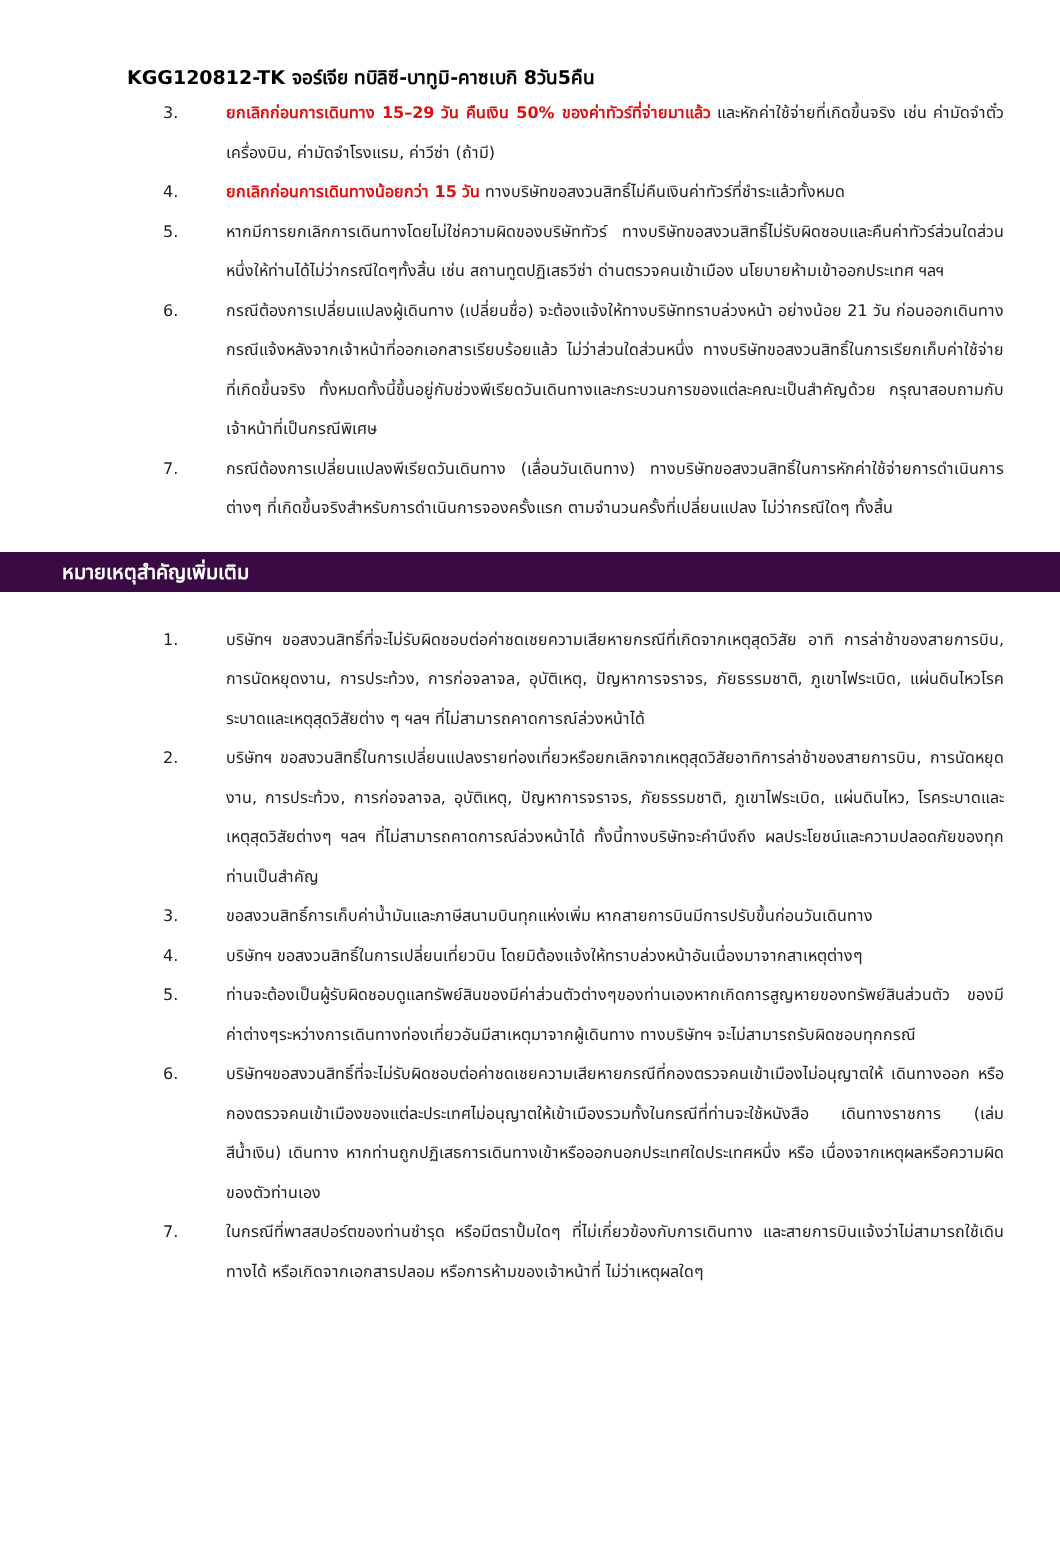KGG120812-TK จอร์เจีย ทบิลิซี-บาทูมิ-คาซเบกิ 8วัน5คืน
3. ยกเลิกก่อนการเดินทาง 15–29 วัน คืนเงิน 50% ของค่าทัวร์ที่จ่ายมาแล้ว และหักค่าใช้จ่ายที่เกิดขึ้นจริง เช่น ค่ามัดจำตั๋วเครื่องบิน, ค่ามัดจำโรงแรม, ค่าวีซ่า (ถ้ามี)
4. ยกเลิกก่อนการเดินทางน้อยกว่า 15 วัน ทางบริษัทขอสงวนสิทธิ์ไม่คืนเงินค่าทัวร์ที่ชำระแล้วทั้งหมด
5. หากมีการยกเลิกการเดินทางโดยไม่ใช่ความผิดของบริษัททัวร์ ทางบริษัทขอสงวนสิทธิ์ไม่รับผิดชอบและคืนค่าทัวร์ส่วนใดส่วนหนึ่งให้ท่านได้ไม่ว่ากรณีใดๆทั้งสิ้น เช่น สถานทูตปฏิเสธวีซ่า ด่านตรวจคนเข้าเมือง นโยบายห้ามเข้าออกประเทศ ฯลฯ
6. กรณีต้องการเปลี่ยนแปลงผู้เดินทาง (เปลี่ยนชื่อ) จะต้องแจ้งให้ทางบริษัททราบล่วงหน้า อย่างน้อย 21 วัน ก่อนออกเดินทาง กรณีแจ้งหลังจากเจ้าหน้าที่ออกเอกสารเรียบร้อยแล้ว ไม่ว่าส่วนใดส่วนหนึ่ง ทางบริษัทขอสงวนสิทธิ์ในการเรียกเก็บค่าใช้จ่ายที่เกิดขึ้นจริง ทั้งหมดทั้งนี้ขึ้นอยู่กับช่วงพีเรียดวันเดินทางและกระบวนการของแต่ละคณะเป็นสำคัญด้วย กรุณาสอบถามกับเจ้าหน้าที่เป็นกรณีพิเศษ
7. กรณีต้องการเปลี่ยนแปลงพีเรียดวันเดินทาง (เลื่อนวันเดินทาง) ทางบริษัทขอสงวนสิทธิ์ในการหักค่าใช้จ่ายการดำเนินการต่างๆ ที่เกิดขึ้นจริงสำหรับการดำเนินการจองครั้งแรก ตามจำนวนครั้งที่เปลี่ยนแปลง ไม่ว่ากรณีใดๆ ทั้งสิ้น
หมายเหตุสำคัญเพิ่มเติม
1. บริษัทฯ ขอสงวนสิทธิ์ที่จะไม่รับผิดชอบต่อค่าชดเชยความเสียหายกรณีที่เกิดจากเหตุสุดวิสัย อาทิ การล่าช้าของสายการบิน, การนัดหยุดงาน, การประท้วง, การก่อจลาจล, อุบัติเหตุ, ปัญหาการจราจร, ภัยธรรมชาติ, ภูเขาไฟระเบิด, แผ่นดินไหวโรคระบาดและเหตุสุดวิสัยต่าง ๆ ฯลฯ ที่ไม่สามารถคาดการณ์ล่วงหน้าได้
2. บริษัทฯ ขอสงวนสิทธิ์ในการเปลี่ยนแปลงรายท่องเที่ยวหรือยกเลิกจากเหตุสุดวิสัยอาทิการล่าช้าของสายการบิน, การนัดหยุดงาน, การประท้วง, การก่อจลาจล, อุบัติเหตุ, ปัญหาการจราจร, ภัยธรรมชาติ, ภูเขาไฟระเบิด, แผ่นดินไหว, โรคระบาดและเหตุสุดวิสัยต่างๆ ฯลฯ ที่ไม่สามารถคาดการณ์ล่วงหน้าได้ ทั้งนี้ทางบริษัทจะคำนึงถึง ผลประโยชน์และความปลอดภัยของทุกท่านเป็นสำคัญ
3. ขอสงวนสิทธิ์การเก็บค่าน้ำมันและภาษีสนามบินทุกแห่งเพิ่ม หากสายการบินมีการปรับขึ้นก่อนวันเดินทาง
4. บริษัทฯ ขอสงวนสิทธิ์ในการเปลี่ยนเที่ยวบิน โดยมิต้องแจ้งให้ทราบล่วงหน้าอันเนื่องมาจากสาเหตุต่างๆ
5. ท่านจะต้องเป็นผู้รับผิดชอบดูแลทรัพย์สินของมีค่าส่วนตัวต่างๆของท่านเองหากเกิดการสูญหายของทรัพย์สินส่วนตัว ของมีค่าต่างๆระหว่างการเดินทางท่องเที่ยวอันมีสาเหตุมาจากผู้เดินทาง ทางบริษัทฯ จะไม่สามารถรับผิดชอบทุกกรณี
6. บริษัทฯขอสงวนสิทธิ์ที่จะไม่รับผิดชอบต่อค่าชดเชยความเสียหายกรณีที่กองตรวจคนเข้าเมืองไม่อนุญาตให้ เดินทางออก หรือกองตรวจคนเข้าเมืองของแต่ละประเทศไม่อนุญาตให้เข้าเมืองรวมทั้งในกรณีที่ท่านจะใช้หนังสือ เดินทางราชการ (เล่มสีน้ำเงิน) เดินทาง หากท่านถูกปฏิเสธการเดินทางเข้าหรือออกนอกประเทศใดประเทศหนึ่ง หรือ เนื่องจากเหตุผลหรือความผิดของตัวท่านเอง
7. ในกรณีที่พาสสปอร์ตของท่านชำรุด หรือมีตราปั้มใดๆ ที่ไม่เกี่ยวข้องกับการเดินทาง และสายการบินแจ้งว่าไม่สามารถใช้เดินทางได้ หรือเกิดจากเอกสารปลอม หรือการห้ามของเจ้าหน้าที่ ไม่ว่าเหตุผลใดๆ